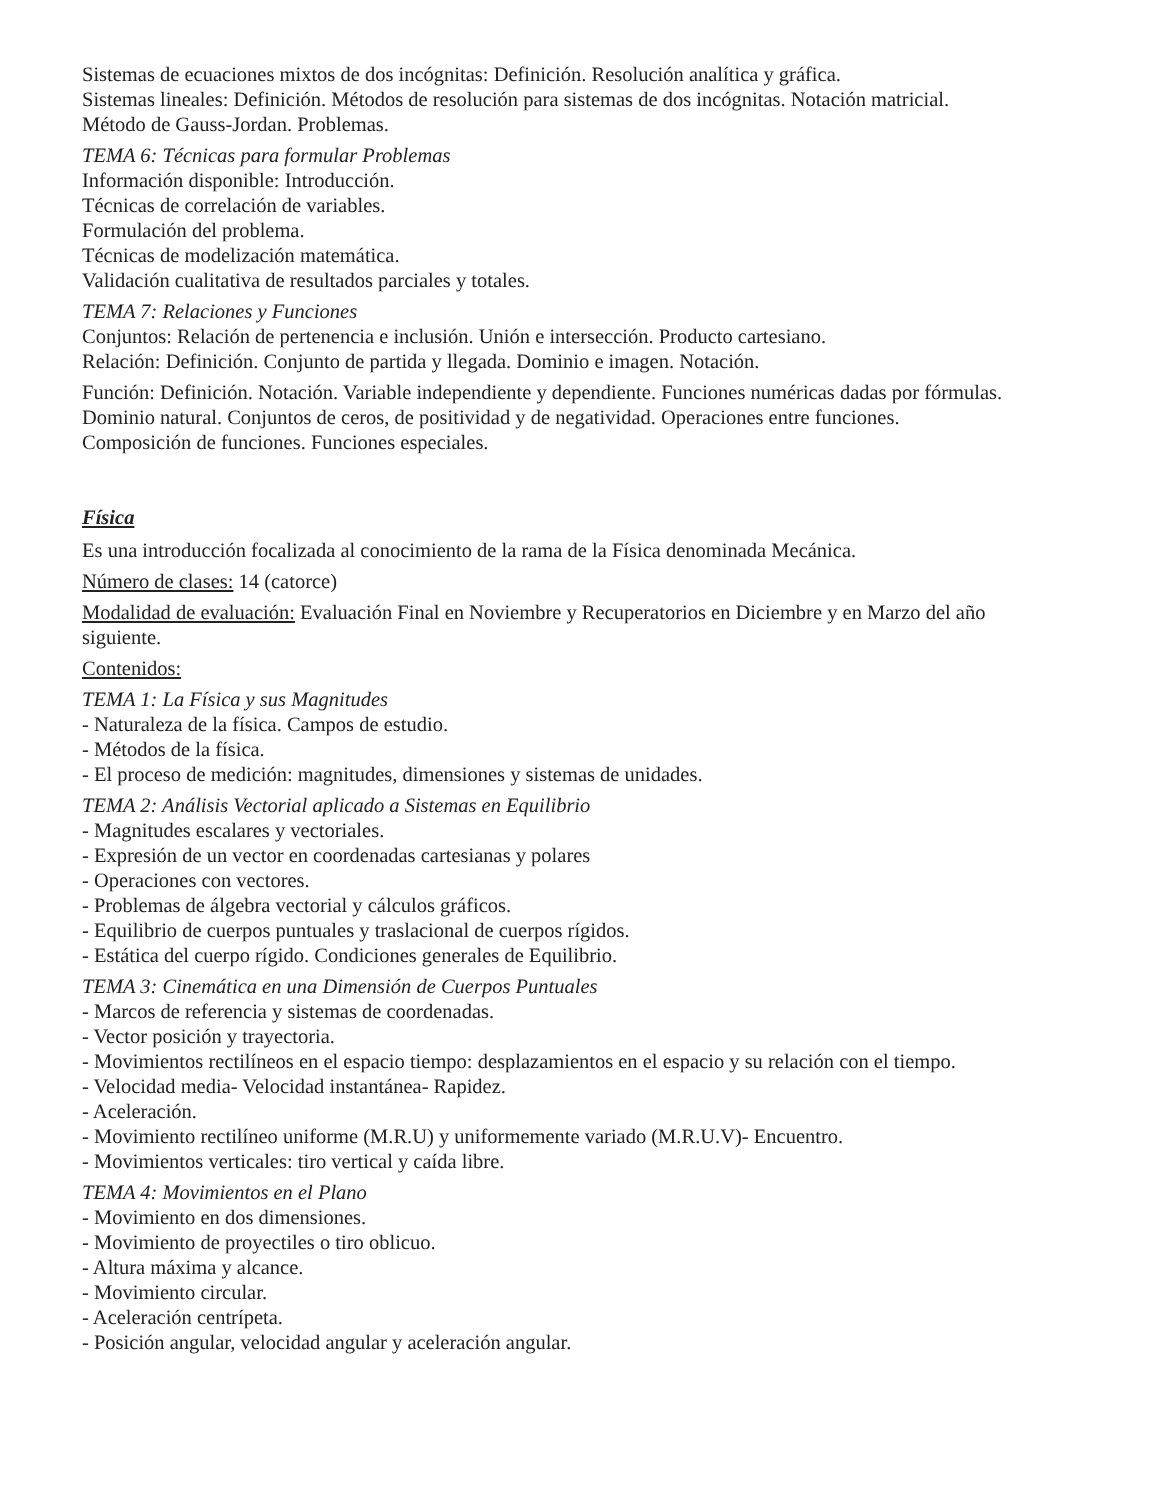Sistemas de ecuaciones mixtos de dos incógnitas: Definición. Resolución analítica y gráfica.
Sistemas lineales: Definición. Métodos de resolución para sistemas de dos incógnitas. Notación matricial. Método de Gauss-Jordan. Problemas.
TEMA 6: Técnicas para formular Problemas
Información disponible: Introducción.
Técnicas de correlación de variables.
Formulación del problema.
Técnicas de modelización matemática.
Validación cualitativa de resultados parciales y totales.
TEMA 7: Relaciones y Funciones
Conjuntos: Relación de pertenencia e inclusión. Unión e intersección. Producto cartesiano.
Relación: Definición. Conjunto de partida y llegada. Dominio e imagen. Notación.
Función: Definición. Notación. Variable independiente y dependiente. Funciones numéricas dadas por fórmulas. Dominio natural. Conjuntos de ceros, de positividad y de negatividad. Operaciones entre funciones. Composición de funciones. Funciones especiales.
Física
Es una introducción focalizada al conocimiento de la rama de la Física denominada Mecánica.
Número de clases: 14 (catorce)
Modalidad de evaluación: Evaluación Final en Noviembre y Recuperatorios en Diciembre y en Marzo del año siguiente.
Contenidos:
TEMA 1: La Física y sus Magnitudes
- Naturaleza de la física. Campos de estudio.
- Métodos de la física.
- El proceso de medición: magnitudes, dimensiones y sistemas de unidades.
TEMA 2: Análisis Vectorial aplicado a Sistemas en Equilibrio
- Magnitudes escalares y vectoriales.
- Expresión de un vector en coordenadas cartesianas y polares
- Operaciones con vectores.
- Problemas de álgebra vectorial y cálculos gráficos.
- Equilibrio de cuerpos puntuales y traslacional de cuerpos rígidos.
- Estática del cuerpo rígido. Condiciones generales de Equilibrio.
TEMA 3: Cinemática en una Dimensión de Cuerpos Puntuales
- Marcos de referencia y sistemas de coordenadas.
- Vector posición y trayectoria.
- Movimientos rectilíneos en el espacio tiempo: desplazamientos en el espacio y su relación con el tiempo.
- Velocidad media- Velocidad instantánea- Rapidez.
- Aceleración.
- Movimiento rectilíneo uniforme (M.R.U) y uniformemente variado (M.R.U.V)- Encuentro.
- Movimientos verticales: tiro vertical y caída libre.
TEMA 4: Movimientos en el Plano
- Movimiento en dos dimensiones.
- Movimiento de proyectiles o tiro oblicuo.
- Altura máxima y alcance.
- Movimiento circular.
- Aceleración centrípeta.
- Posición angular, velocidad angular y aceleración angular.